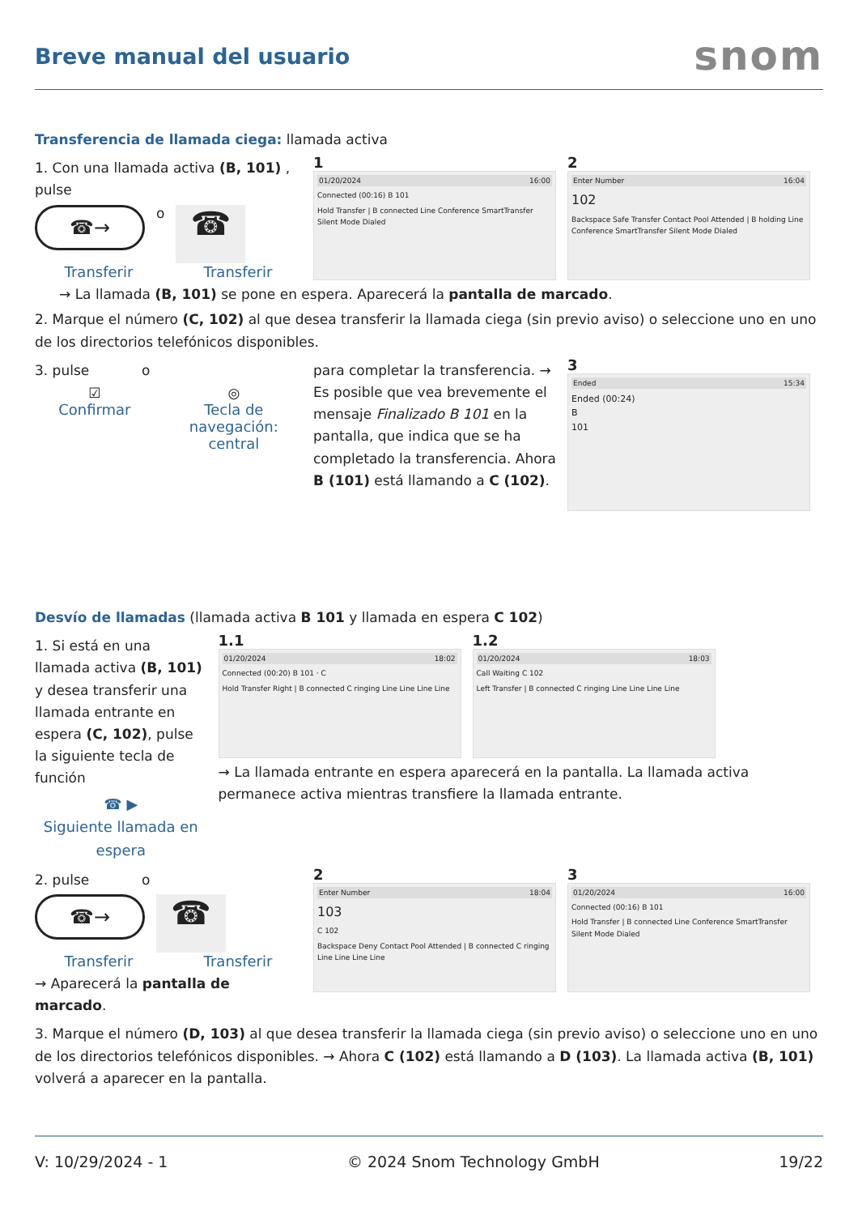Breve manual del usuario
snom
Transferencia de llamada ciega: llamada activa
1. Con una llamada activa (B, 101) , pulse
☎→
o
☎
Transferir Transferir
1
01/20/2024 16:00
Connected (00:16) B 101
Hold Transfer | B connected Line Conference SmartTransfer Silent Mode Dialed
2
Enter Number 16:04
102
Backspace Safe Transfer Contact Pool Attended | B holding Line Conference SmartTransfer Silent Mode Dialed
→ La llamada (B, 101) se pone en espera. Aparecerá la pantalla de marcado.
2. Marque el número (C, 102) al que desea transferir la llamada ciega (sin previo aviso) o seleccione uno en uno de los directorios telefónicos disponibles.
3. pulse o
☑
Confirmar
◎
Tecla de
navegación:
central
para completar la transferencia. → Es posible que vea brevemente el mensaje Finalizado B 101 en la pantalla, que indica que se ha completado la transferencia. Ahora B (101) está llamando a C (102).
3
Ended 15:34
Ended (00:24)
B
101
Desvío de llamadas (llamada activa B 101 y llamada en espera C 102)
1. Si está en una llamada activa (B, 101) y desea transferir una llamada entrante en espera (C, 102), pulse la siguiente tecla de función
☎ ▶
Siguiente llamada en espera
1.1
01/20/2024 18:02
Connected (00:20) B 101 · C
Hold Transfer Right | B connected C ringing Line Line Line Line
1.2
01/20/2024 18:03
Call Waiting C 102
Left Transfer | B connected C ringing Line Line Line Line
→ La llamada entrante en espera aparecerá en la pantalla. La llamada activa permanece activa mientras transfiere la llamada entrante.
2. pulse o
☎→
☎
Transferir Transferir
→ Aparecerá la pantalla de marcado.
2
Enter Number 18:04
103
C 102
Backspace Deny Contact Pool Attended | B connected C ringing Line Line Line Line
3
01/20/2024 16:00
Connected (00:16) B 101
Hold Transfer | B connected Line Conference SmartTransfer Silent Mode Dialed
3. Marque el número (D, 103) al que desea transferir la llamada ciega (sin previo aviso) o seleccione uno en uno de los directorios telefónicos disponibles. → Ahora C (102) está llamando a D (103). La llamada activa (B, 101) volverá a aparecer en la pantalla.
V: 10/29/2024 - 1 © 2024 Snom Technology GmbH 19/22